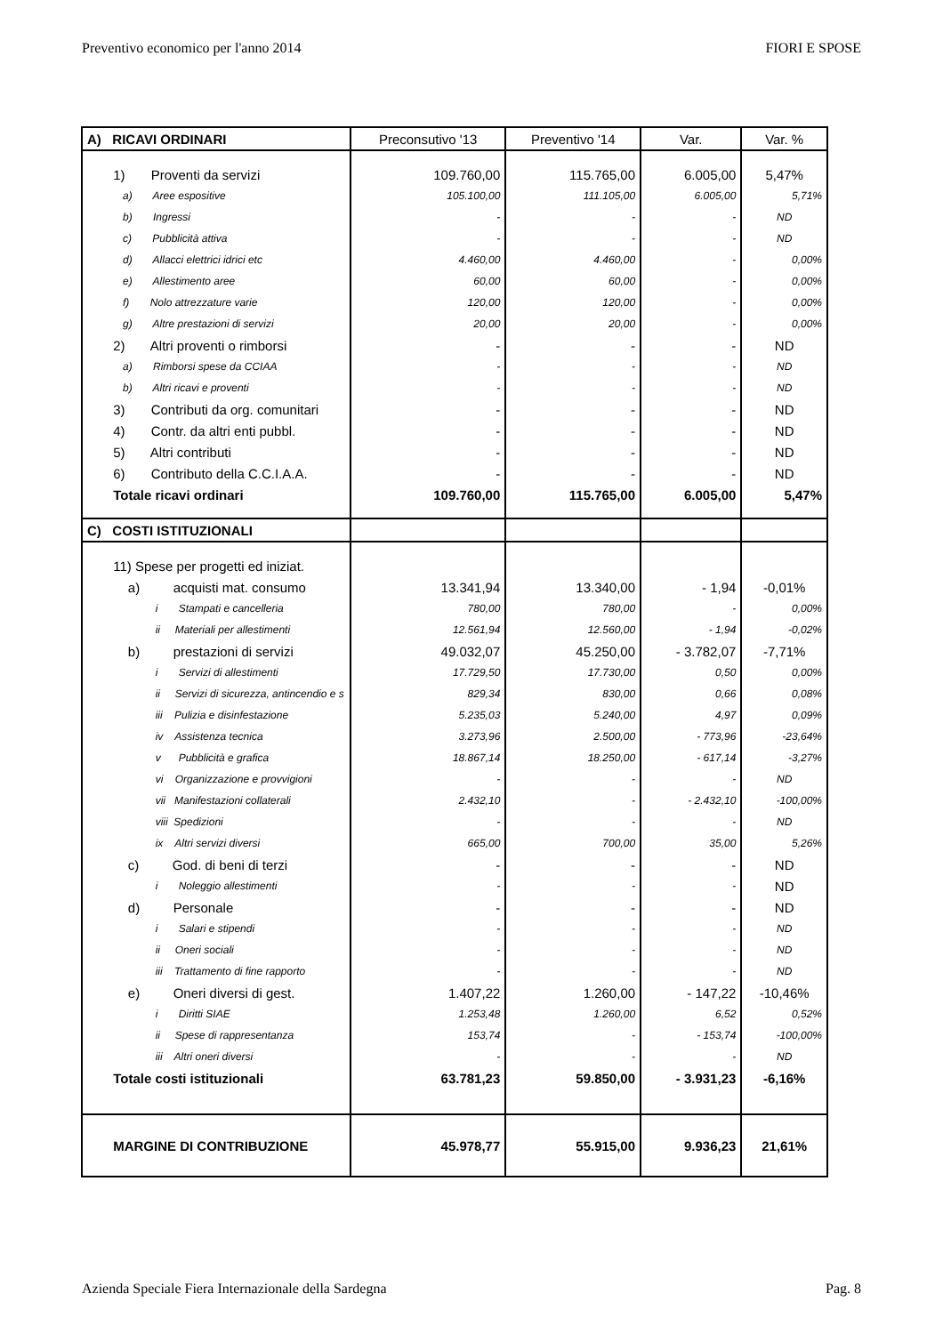Preventivo economico per l'anno 2014 FIORI E SPOSE
| A) RICAVI ORDINARI | Preconsutivo '13 | Preventivo '14 | Var. | Var. % |
| --- | --- | --- | --- | --- |
| 1) Proventi da servizi | 109.760,00 | 115.765,00 | 6.005,00 | 5,47% |
| a) Aree espositive | 105.100,00 | 111.105,00 | 6.005,00 | 5,71% |
| b) Ingressi | - | - | - | ND |
| c) Pubblicità attiva | - | - | - | ND |
| d) Allacci elettrici idrici etc | 4.460,00 | 4.460,00 | - | 0,00% |
| e) Allestimento aree | 60,00 | 60,00 | - | 0,00% |
| f) Nolo attrezzature varie | 120,00 | 120,00 | - | 0,00% |
| g) Altre prestazioni di servizi | 20,00 | 20,00 | - | 0,00% |
| 2) Altri proventi o rimborsi | - | - | - | ND |
| a) Rimborsi spese da CCIAA | - | - | - | ND |
| b) Altri ricavi e proventi | - | - | - | ND |
| 3) Contributi da org. comunitari | - | - | - | ND |
| 4) Contr. da altri enti pubbl. | - | - | - | ND |
| 5) Altri contributi | - | - | - | ND |
| 6) Contributo della C.C.I.A.A. | - | - | - | ND |
| Totale ricavi ordinari | 109.760,00 | 115.765,00 | 6.005,00 | 5,47% |
| C) COSTI ISTITUZIONALI | | | | |
| 11) Spese per progetti ed iniziat. | | | | |
| a) acquisti mat. consumo | 13.341,94 | 13.340,00 | - 1,94 | -0,01% |
| i Stampati e cancelleria | 780,00 | 780,00 | - | 0,00% |
| ii Materiali per allestimenti | 12.561,94 | 12.560,00 | - 1,94 | -0,02% |
| b) prestazioni di servizi | 49.032,07 | 45.250,00 | - 3.782,07 | -7,71% |
| i Servizi di allestimenti | 17.729,50 | 17.730,00 | 0,50 | 0,00% |
| ii Servizi di sicurezza, antincendio e s | 829,34 | 830,00 | 0,66 | 0,08% |
| iii Pulizia e disinfestazione | 5.235,03 | 5.240,00 | 4,97 | 0,09% |
| iv Assistenza tecnica | 3.273,96 | 2.500,00 | - 773,96 | -23,64% |
| v Pubblicità e grafica | 18.867,14 | 18.250,00 | - 617,14 | -3,27% |
| vi Organizzazione e provvigioni | - | - | - | ND |
| vii Manifestazioni collaterali | 2.432,10 | - | - 2.432,10 | -100,00% |
| viii Spedizioni | - | - | - | ND |
| ix Altri servizi diversi | 665,00 | 700,00 | 35,00 | 5,26% |
| c) God. di beni di terzi | - | - | - | ND |
| i Noleggio allestimenti | - | - | - | ND |
| d) Personale | - | - | - | ND |
| i Salari e stipendi | - | - | - | ND |
| ii Oneri sociali | - | - | - | ND |
| iii Trattamento di fine rapporto | - | - | - | ND |
| e) Oneri diversi di gest. | 1.407,22 | 1.260,00 | - 147,22 | -10,46% |
| i Diritti SIAE | 1.253,48 | 1.260,00 | 6,52 | 0,52% |
| ii Spese di rappresentanza | 153,74 | - | - 153,74 | -100,00% |
| iii Altri oneri diversi | - | - | - | ND |
| Totale costi istituzionali | 63.781,23 | 59.850,00 | - 3.931,23 | -6,16% |
| MARGINE DI CONTRIBUZIONE | 45.978,77 | 55.915,00 | 9.936,23 | 21,61% |
Azienda Speciale Fiera Internazionale della Sardegna Pag. 8